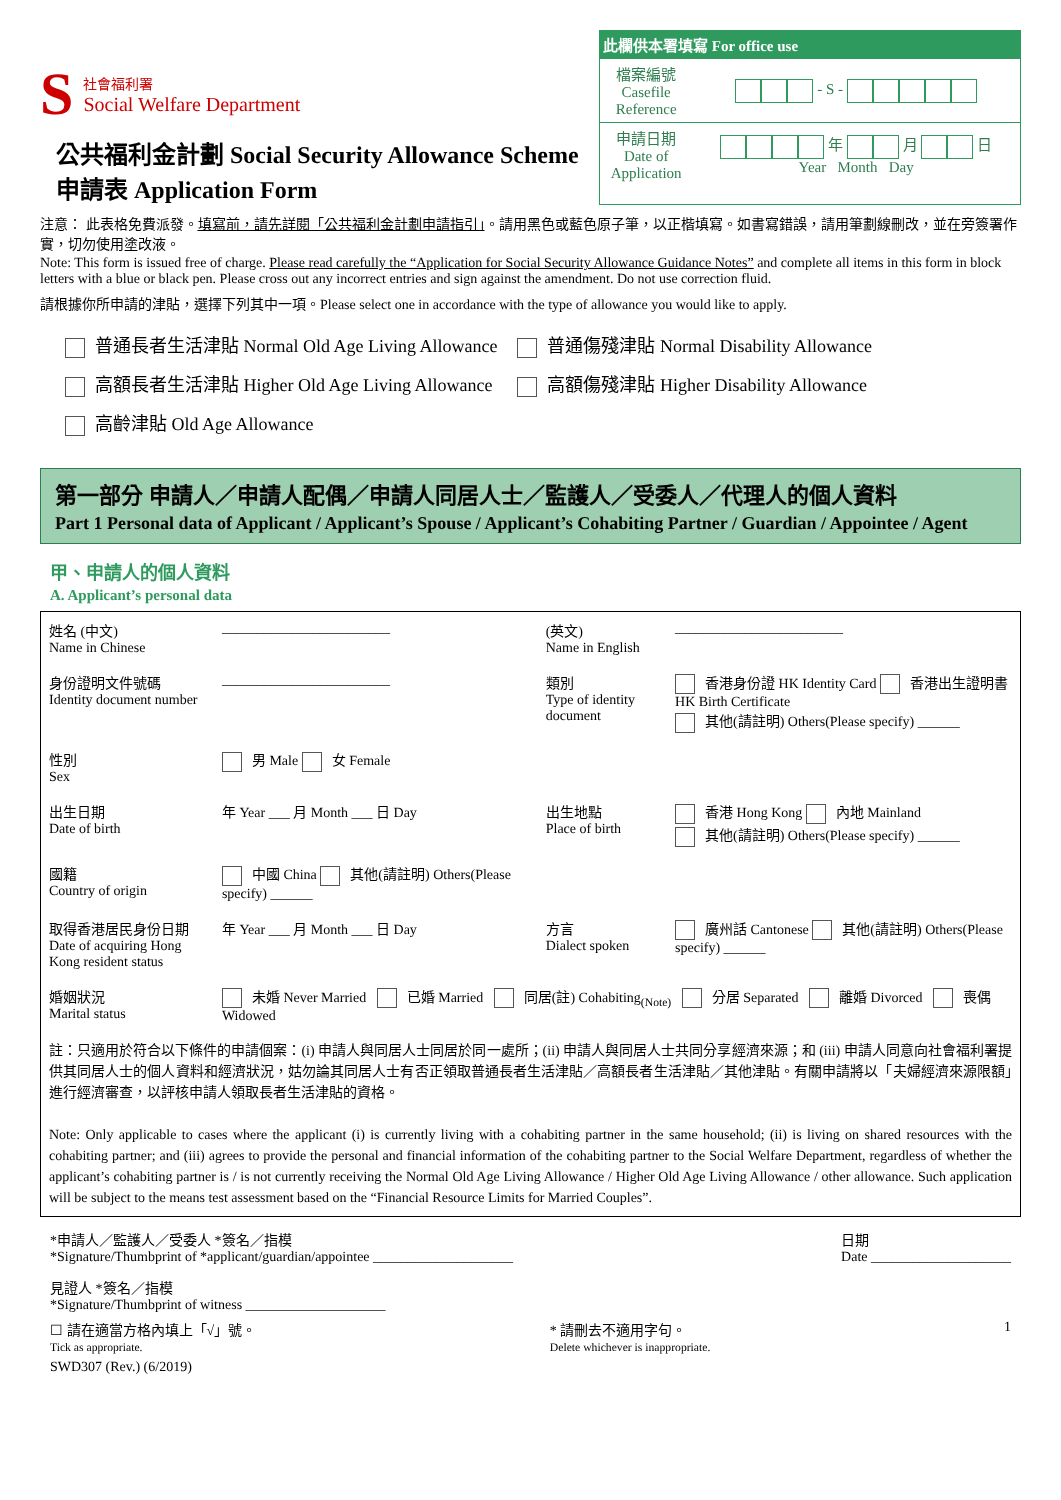S
社會福利署
Social Welfare Department
公共福利金計劃 Social Security Allowance Scheme
申請表 Application Form
此欄供本署填寫 For office use
| 檔案編號 Casefile Reference | - S - |
| 申請日期 Date of Application | 年 月 日 Year Month Day |
注意： 此表格免費派發。填寫前，請先詳閱「公共福利金計劃申請指引」。請用黑色或藍色原子筆，以正楷填寫。如書寫錯誤，請用筆劃線刪改，並在旁簽署作實，切勿使用塗改液。
Note: This form is issued free of charge. Please read carefully the “Application for Social Security Allowance Guidance Notes” and complete all items in this form in block letters with a blue or black pen. Please cross out any incorrect entries and sign against the amendment. Do not use correction fluid.
請根據你所申請的津貼，選擇下列其中一項。Please select one in accordance with the type of allowance you would like to apply.
普通長者生活津貼 Normal Old Age Living Allowance
高額長者生活津貼 Higher Old Age Living Allowance
高齡津貼 Old Age Allowance
普通傷殘津貼 Normal Disability Allowance
高額傷殘津貼 Higher Disability Allowance
第一部分 申請人／申請人配偶／申請人同居人士／監護人／受委人／代理人的個人資料
Part 1 Personal data of Applicant / Applicant’s Spouse / Applicant’s Cohabiting Partner / Guardian / Appointee / Agent
甲、申請人的個人資料
A. Applicant’s personal data
| 姓名 (中文) Name in Chinese | ________________________ | (英文) Name in English | ________________________ |
| 身份證明文件號碼 Identity document number | ________________________ | 類別 Type of identity document | 香港身份證 HK Identity Card 香港出生證明書 HK Birth Certificate 其他(請註明) Others(Please specify) ______ |
| 性別 Sex | 男 Male 女 Female | | |
| 出生日期 Date of birth | 年 Year ___ 月 Month ___ 日 Day | 出生地點 Place of birth | 香港 Hong Kong 內地 Mainland 其他(請註明) Others(Please specify) ______ |
| 國籍 Country of origin | 中國 China 其他(請註明) Others(Please specify) ______ | | |
| 取得香港居民身份日期 Date of acquiring Hong Kong resident status | 年 Year ___ 月 Month ___ 日 Day | 方言 Dialect spoken | 廣州話 Cantonese 其他(請註明) Others(Please specify) ______ |
| 婚姻狀況 Marital status | 未婚 Never Married 已婚 Married 同居(註) Cohabiting<sub>(Note)</sub> 分居 Separated 離婚 Divorced 喪偶 Widowed | | |
| 註：只適用於符合以下條件的申請個案：(i) 申請人與同居人士同居於同一處所；(ii) 申請人與同居人士共同分享經濟來源；和 (iii) 申請人同意向社會福利署提供其同居人士的個人資料和經濟狀況，姑勿論其同居人士有否正領取普通長者生活津貼／高額長者生活津貼／其他津貼。有關申請將以「夫婦經濟來源限額」進行經濟審查，以評核申請人領取長者生活津貼的資格。 Note: Only applicable to cases where the applicant (i) is currently living with a cohabiting partner in the same household; (ii) is living on shared resources with the cohabiting partner; and (iii) agrees to provide the personal and financial information of the cohabiting partner to the Social Welfare Department, regardless of whether the applicant’s cohabiting partner is / is not currently receiving the Normal Old Age Living Allowance / Higher Old Age Living Allowance / other allowance. Such application will be subject to the means test assessment based on the “Financial Resource Limits for Married Couples”. | | | |
*申請人／監護人／受委人 *簽名／指模
*Signature/Thumbprint of *applicant/guardian/appointee ____________________ 日期
Date ____________________
見證人 *簽名／指模
*Signature/Thumbprint of witness ____________________
☐ 請在適當方格內填上「√」號。
Tick as appropriate. * 請刪去不適用字句。
Delete whichever is inappropriate. 1
SWD307 (Rev.) (6/2019)